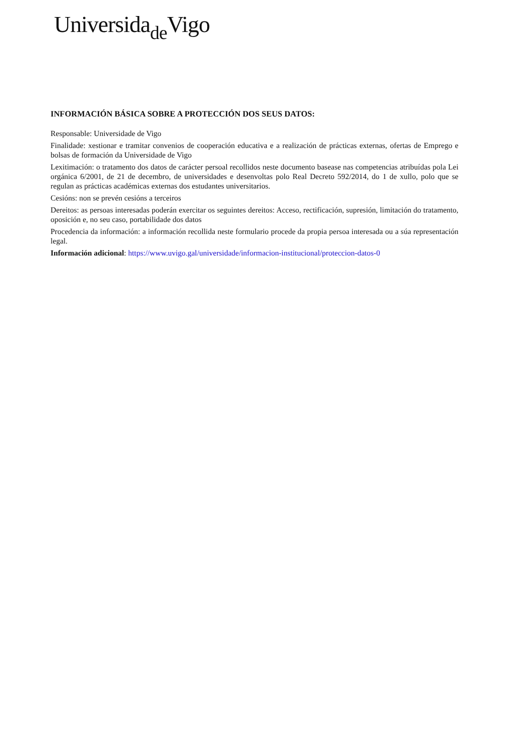Universida<sub>de</sub>Vigo
INFORMACIÓN BÁSICA SOBRE A PROTECCIÓN DOS SEUS DATOS:
Responsable: Universidade de Vigo
Finalidade: xestionar e tramitar convenios de cooperación educativa e a realización de prácticas externas, ofertas de Emprego e bolsas de formación da Universidade de Vigo
Lexitimación: o tratamento dos datos de carácter persoal recollidos neste documento basease nas competencias atribuídas pola Lei orgánica 6/2001, de 21 de decembro, de universidades e desenvoltas polo Real Decreto 592/2014, do 1 de xullo, polo que se regulan as prácticas académicas externas dos estudantes universitarios.
Cesións: non se prevén cesións a terceiros
Dereitos: as persoas interesadas poderán exercitar os seguintes dereitos: Acceso, rectificación, supresión, limitación do tratamento, oposición e, no seu caso, portabilidade dos datos
Procedencia da información: a información recollida neste formulario procede da propia persoa interesada ou a súa representación legal.
Información adicional: https://www.uvigo.gal/universidade/informacion-institucional/proteccion-datos-0